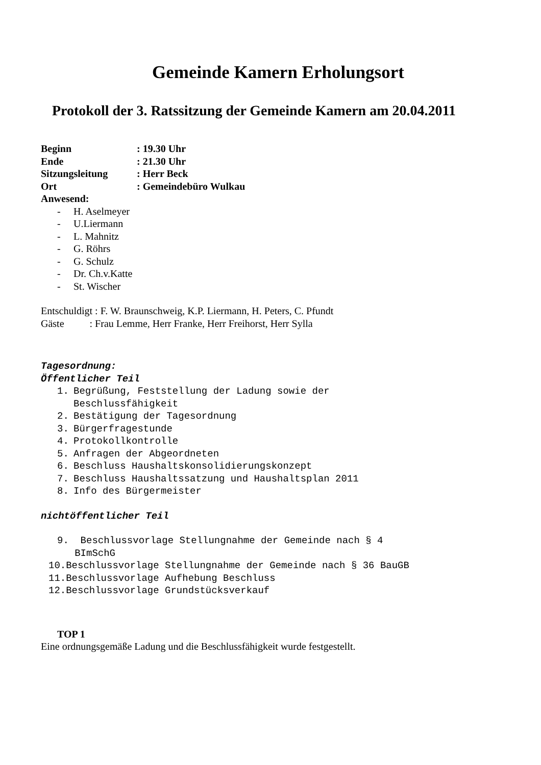Gemeinde Kamern Erholungsort
Protokoll der 3. Ratssitzung der Gemeinde Kamern am 20.04.2011
Beginn : 19.30 Uhr
Ende : 21.30 Uhr
Sitzungsleitung : Herr Beck
Ort : Gemeindebüro Wulkau
Anwesend:
- H. Aselmeyer
- U.Liermann
- L. Mahnitz
- G. Röhrs
- G. Schulz
- Dr. Ch.v.Katte
- St. Wischer
Entschuldigt : F. W. Braunschweig, K.P. Liermann, H. Peters, C. Pfundt
Gäste : Frau Lemme, Herr Franke, Herr Freihorst, Herr Sylla
Tagesordnung:
Öffentlicher Teil
1. Begrüßung, Feststellung der Ladung sowie der
Beschlussfähigkeit
2. Bestätigung der Tagesordnung
3. Bürgerfragestunde
4. Protokollkontrolle
5. Anfragen der Abgeordneten
6. Beschluss Haushaltskonsolidierungskonzept
7. Beschluss Haushaltssatzung und Haushaltsplan 2011
8. Info des Bürgermeister
nichtöffentlicher Teil
9. Beschlussvorlage Stellungnahme der Gemeinde nach § 4
BImSchG
10.Beschlussvorlage Stellungnahme der Gemeinde nach § 36 BauGB
11.Beschlussvorlage Aufhebung Beschluss
12.Beschlussvorlage Grundstücksverkauf
TOP 1
Eine ordnungsgemäße Ladung und die Beschlussfähigkeit wurde festgestellt.